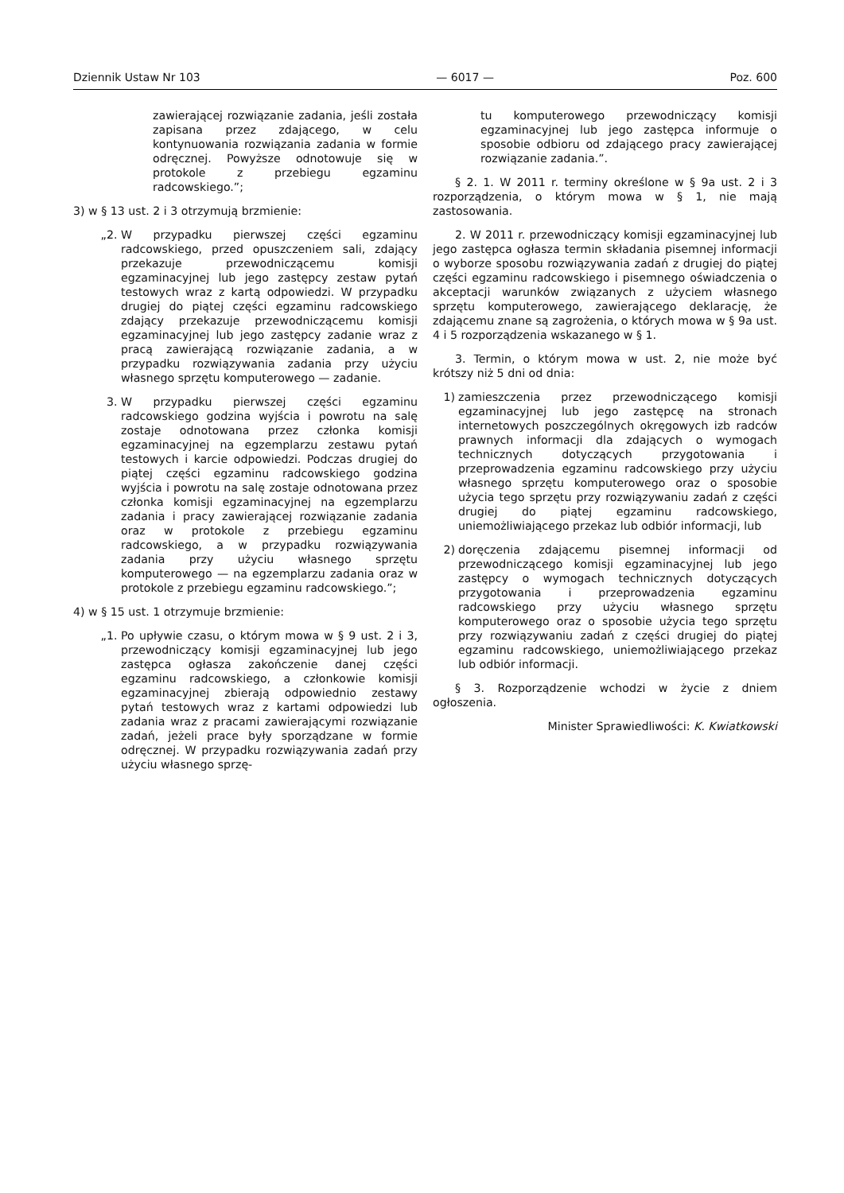Dziennik Ustaw Nr 103 — 6017 — Poz. 600
zawierającej rozwiązanie zadania, jeśli została zapisana przez zdającego, w celu kontynuowania rozwiązania zadania w formie odręcznej. Powyższe odnotowuje się w protokole z przebiegu egzaminu radcowskiego.”;
3) w § 13 ust. 2 i 3 otrzymują brzmienie:
„2. W przypadku pierwszej części egzaminu radcowskiego, przed opuszczeniem sali, zdający przekazuje przewodniczącemu komisji egzaminacyjnej lub jego zastępcy zestaw pytań testowych wraz z kartą odpowiedzi. W przypadku drugiej do piątej części egzaminu radcowskiego zdający przekazuje przewodniczącemu komisji egzaminacyjnej lub jego zastępcy zadanie wraz z pracą zawierającą rozwiązanie zadania, a w przypadku rozwiązywania zadania przy użyciu własnego sprzętu komputerowego — zadanie.
3. W przypadku pierwszej części egzaminu radcowskiego godzina wyjścia i powrotu na salę zostaje odnotowana przez członka komisji egzaminacyjnej na egzemplarzu zestawu pytań testowych i karcie odpowiedzi. Podczas drugiej do piątej części egzaminu radcowskiego godzina wyjścia i powrotu na salę zostaje odnotowana przez członka komisji egzaminacyjnej na egzemplarzu zadania i pracy zawierającej rozwiązanie zadania oraz w protokole z przebiegu egzaminu radcowskiego, a w przypadku rozwiązywania zadania przy użyciu własnego sprzętu komputerowego — na egzemplarzu zadania oraz w protokole z przebiegu egzaminu radcowskiego.”;
4) w § 15 ust. 1 otrzymuje brzmienie:
„1. Po upływie czasu, o którym mowa w § 9 ust. 2 i 3, przewodniczący komisji egzaminacyjnej lub jego zastępca ogłasza zakończenie danej części egzaminu radcowskiego, a członkowie komisji egzaminacyjnej zbierają odpowiednio zestawy pytań testowych wraz z kartami odpowiedzi lub zadania wraz z pracami zawierającymi rozwiązanie zadań, jeżeli prace były sporządzane w formie odręcznej. W przypadku rozwiązywania zadań przy użyciu własnego sprzę-
tu komputerowego przewodniczący komisji egzaminacyjnej lub jego zastępca informuje o sposobie odbioru od zdającego pracy zawierającej rozwiązanie zadania.”.
§ 2. 1. W 2011 r. terminy określone w § 9a ust. 2 i 3 rozporządzenia, o którym mowa w § 1, nie mają zastosowania.
2. W 2011 r. przewodniczący komisji egzaminacyjnej lub jego zastępca ogłasza termin składania pisemnej informacji o wyborze sposobu rozwiązywania zadań z drugiej do piątej części egzaminu radcowskiego i pisemnego oświadczenia o akceptacji warunków związanych z użyciem własnego sprzętu komputerowego, zawierającego deklarację, że zdającemu znane są zagrożenia, o których mowa w § 9a ust. 4 i 5 rozporządzenia wskazanego w § 1.
3. Termin, o którym mowa w ust. 2, nie może być krótszy niż 5 dni od dnia:
1) zamieszczenia przez przewodniczącego komisji egzaminacyjnej lub jego zastępcę na stronach internetowych poszczególnych okręgowych izb radców prawnych informacji dla zdających o wymogach technicznych dotyczących przygotowania i przeprowadzenia egzaminu radcowskiego przy użyciu własnego sprzętu komputerowego oraz o sposobie użycia tego sprzętu przy rozwiązywaniu zadań z części drugiej do piątej egzaminu radcowskiego, uniemożliwiającego przekaz lub odbiór informacji, lub
2) doręczenia zdającemu pisemnej informacji od przewodniczącego komisji egzaminacyjnej lub jego zastępcy o wymogach technicznych dotyczących przygotowania i przeprowadzenia egzaminu radcowskiego przy użyciu własnego sprzętu komputerowego oraz o sposobie użycia tego sprzętu przy rozwiązywaniu zadań z części drugiej do piątej egzaminu radcowskiego, uniemożliwiającego przekaz lub odbiór informacji.
§ 3. Rozporządzenie wchodzi w życie z dniem ogłoszenia.
Minister Sprawiedliwości: K. Kwiatkowski